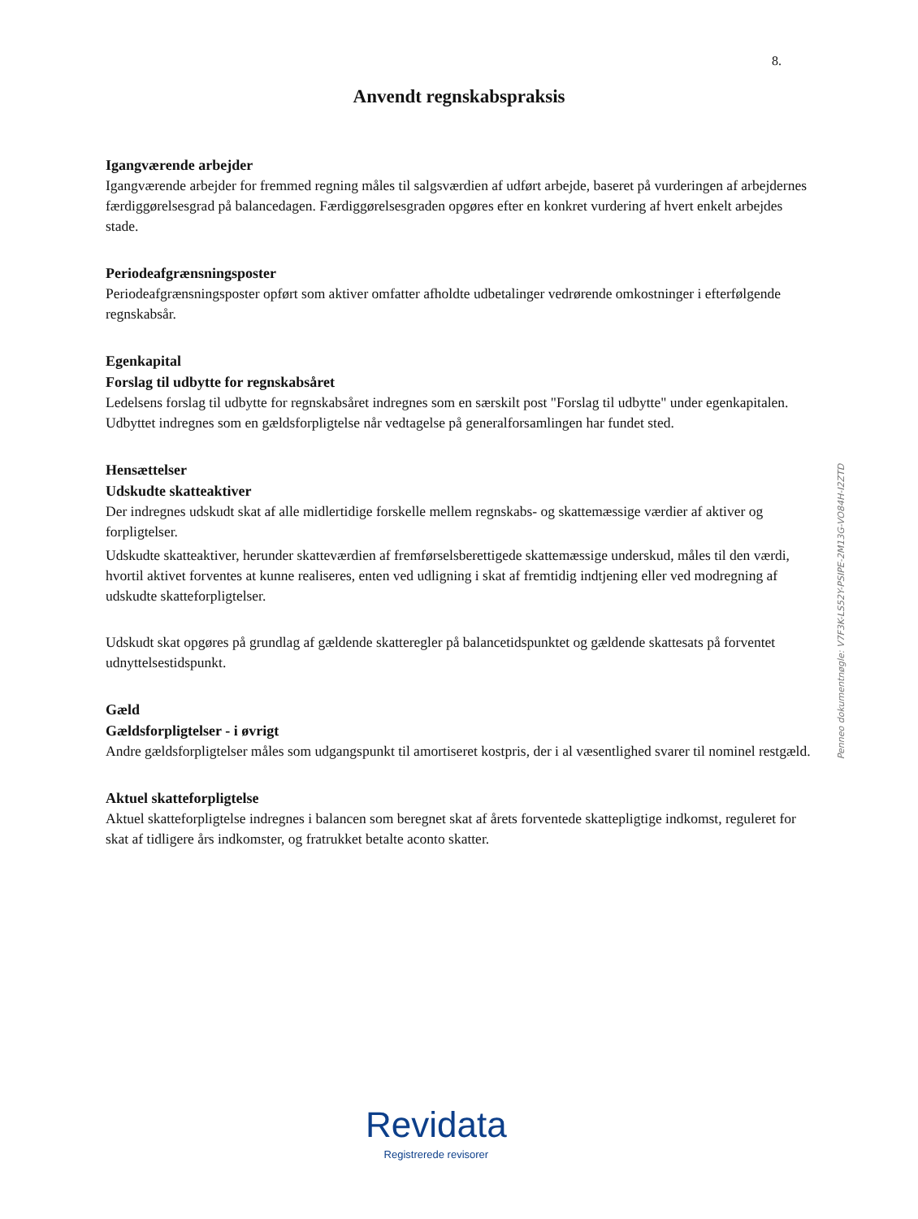8.
Anvendt regnskabspraksis
Igangværende arbejder
Igangværende arbejder for fremmed regning måles til salgsværdien af udført arbejde, baseret på vurderingen af arbejdernes færdiggørelsesgrad på balancedagen. Færdiggørelsesgraden opgøres efter en konkret vurdering af hvert enkelt arbejdes stade.
Periodeafgrænsningsposter
Periodeafgrænsningsposter opført som aktiver omfatter afholdte udbetalinger vedrørende omkostninger i efterfølgende regnskabsår.
Egenkapital
Forslag til udbytte for regnskabsåret
Ledelsens forslag til udbytte for regnskabsåret indregnes som en særskilt post "Forslag til udbytte" under egenkapitalen. Udbyttet indregnes som en gældsforpligtelse når vedtagelse på generalforsamlingen har fundet sted.
Hensættelser
Udskudte skatteaktiver
Der indregnes udskudt skat af alle midlertidige forskelle mellem regnskabs- og skattemæssige værdier af aktiver og forpligtelser.
Udskudte skatteaktiver, herunder skatteværdien af fremførselsberettigede skattemæssige underskud, måles til den værdi, hvortil aktivet forventes at kunne realiseres, enten ved udligning i skat af fremtidig indtjening eller ved modregning af udskudte skatteforpligtelser.
Udskudt skat opgøres på grundlag af gældende skatteregler på balancetidspunktet og gældende skattesats på forventet udnyttelsestidspunkt.
Gæld
Gældsforpligtelser - i øvrigt
Andre gældsforpligtelser måles som udgangspunkt til amortiseret kostpris, der i al væsentlighed svarer til nominel restgæld.
Aktuel skatteforpligtelse
Aktuel skatteforpligtelse indregnes i balancen som beregnet skat af årets forventede skattepligtige indkomst, reguleret for skat af tidligere års indkomster, og fratrukket betalte aconto skatter.
Penneo dokumentnøgle: V7F3K-LS52Y-PSIPE-2M13G-VO84H-I2ZTD
Revidata
Registrerede revisorer